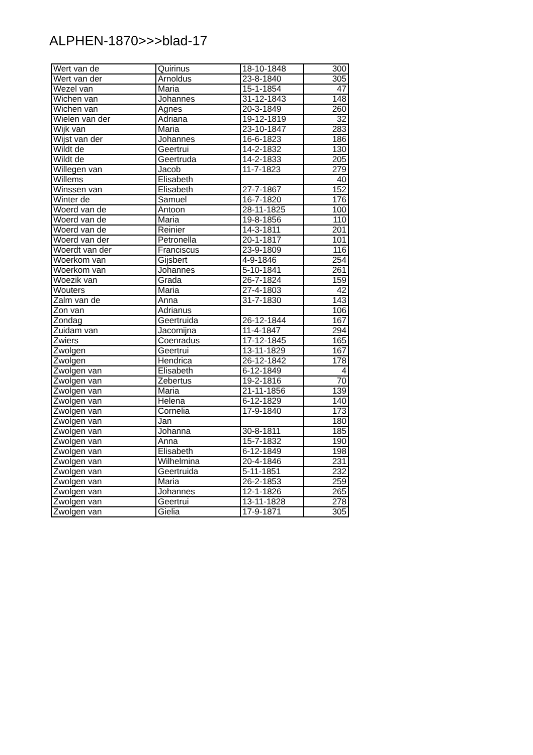ALPHEN-1870>>>blad-17
| Wert van de | Quirinus | 18-10-1848 | 300 |
| Wert van der | Arnoldus | 23-8-1840 | 305 |
| Wezel van | Maria | 15-1-1854 | 47 |
| Wichen van | Johannes | 31-12-1843 | 148 |
| Wichen van | Agnes | 20-3-1849 | 260 |
| Wielen van der | Adriana | 19-12-1819 | 32 |
| Wijk van | Maria | 23-10-1847 | 283 |
| Wijst van der | Johannes | 16-6-1823 | 186 |
| Wildt de | Geertrui | 14-2-1832 | 130 |
| Wildt de | Geertruda | 14-2-1833 | 205 |
| Willegen van | Jacob | 11-7-1823 | 279 |
| Willems | Elisabeth | | 40 |
| Winssen van | Elisabeth | 27-7-1867 | 152 |
| Winter de | Samuel | 16-7-1820 | 176 |
| Woerd van de | Antoon | 28-11-1825 | 100 |
| Woerd van de | Maria | 19-8-1856 | 110 |
| Woerd van de | Reinier | 14-3-1811 | 201 |
| Woerd van der | Petronella | 20-1-1817 | 101 |
| Woerdt van der | Franciscus | 23-9-1809 | 116 |
| Woerkom van | Gijsbert | 4-9-1846 | 254 |
| Woerkom van | Johannes | 5-10-1841 | 261 |
| Woezik van | Grada | 26-7-1824 | 159 |
| Wouters | Maria | 27-4-1803 | 42 |
| Zalm van de | Anna | 31-7-1830 | 143 |
| Zon van | Adrianus | | 106 |
| Zondag | Geertruida | 26-12-1844 | 167 |
| Zuidam van | Jacomijna | 11-4-1847 | 294 |
| Zwiers | Coenradus | 17-12-1845 | 165 |
| Zwolgen | Geertrui | 13-11-1829 | 167 |
| Zwolgen | Hendrica | 26-12-1842 | 178 |
| Zwolgen van | Elisabeth | 6-12-1849 | 4 |
| Zwolgen van | Zebertus | 19-2-1816 | 70 |
| Zwolgen van | Maria | 21-11-1856 | 139 |
| Zwolgen van | Helena | 6-12-1829 | 140 |
| Zwolgen van | Cornelia | 17-9-1840 | 173 |
| Zwolgen van | Jan | | 180 |
| Zwolgen van | Johanna | 30-8-1811 | 185 |
| Zwolgen van | Anna | 15-7-1832 | 190 |
| Zwolgen van | Elisabeth | 6-12-1849 | 198 |
| Zwolgen van | Wilhelmina | 20-4-1846 | 231 |
| Zwolgen van | Geertruida | 5-11-1851 | 232 |
| Zwolgen van | Maria | 26-2-1853 | 259 |
| Zwolgen van | Johannes | 12-1-1826 | 265 |
| Zwolgen van | Geertrui | 13-11-1828 | 278 |
| Zwolgen van | Gielia | 17-9-1871 | 305 |